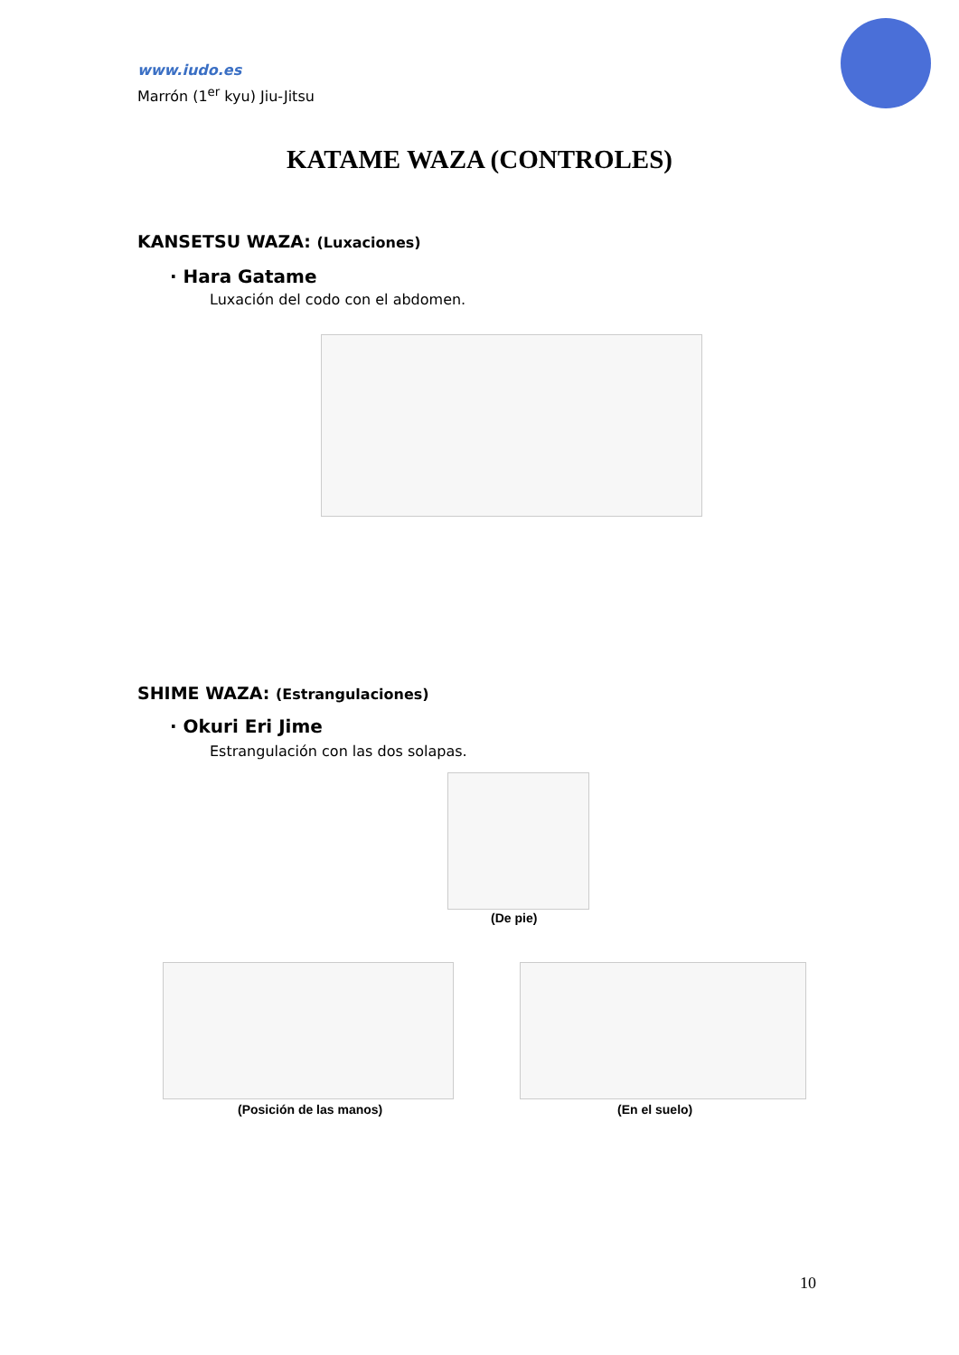www.iudo.es
Marrón (1<sup>er</sup> kyu) Jiu-Jitsu
KATAME WAZA (CONTROLES)
KANSETSU WAZA: (Luxaciones)
· Hara Gatame
Luxación del codo con el abdomen.
SHIME WAZA: (Estrangulaciones)
· Okuri Eri Jime
Estrangulación con las dos solapas.
(De pie)
(Posición de las manos) (En el suelo)
10